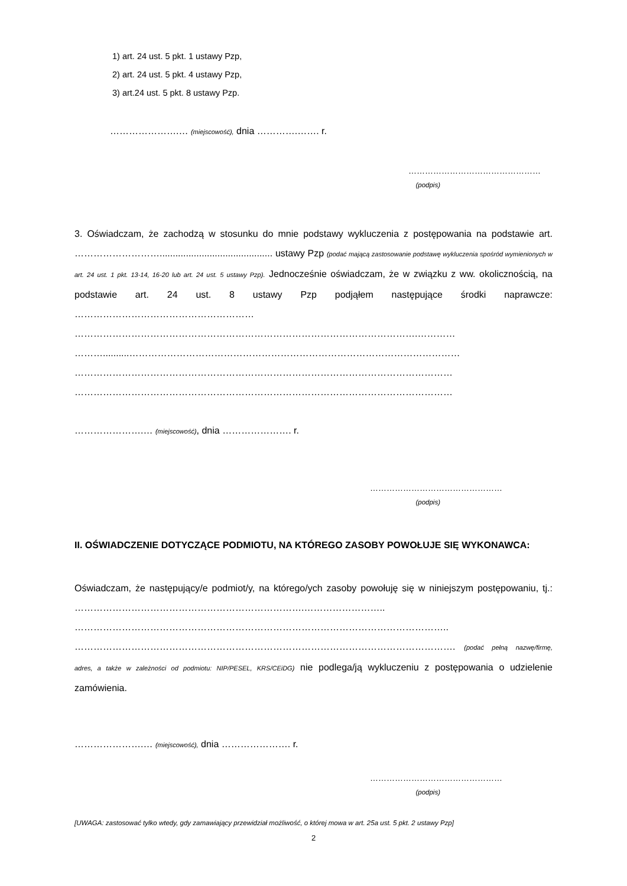1) art. 24 ust. 5 pkt. 1 ustawy Pzp,
2) art. 24 ust. 5 pkt. 4 ustawy Pzp,
3) art.24 ust. 5 pkt. 8 ustawy Pzp.
………………….… (miejscowość), dnia ………….……. r.
…………………………………………
(podpis)
3. Oświadczam, że zachodzą w stosunku do mnie podstawy wykluczenia z postępowania na podstawie art. ………………………........................................... ustawy Pzp (podać mającą zastosowanie podstawę wykluczenia spośród wymienionych w art. 24 ust. 1 pkt. 13-14, 16-20 lub art. 24 ust. 5 ustawy Pzp). Jednocześnie oświadczam, że w związku z ww. okolicznością, na podstawie art. 24 ust. 8 ustawy Pzp podjąłem następujące środki naprawcze: ………………………………………………… ……………………………………………………………………………………………….………… ………..........…………………………………………………………………………………………… ………………………………………………………………………………………………………… …………………………………………………………………………………………………………
………………….… (miejscowość), dnia …………………. r.
…………………………………………
(podpis)
II. OŚWIADCZENIE DOTYCZĄCE PODMIOTU, NA KTÓREGO ZASOBY POWOŁUJE SIĘ WYKONAWCA:
Oświadczam, że następujący/e podmiot/y, na którego/ych zasoby powołuję się w niniejszym postępowaniu, tj.: ……………………………………………………………….…………………….. ……………………………………………………………………………………………………….. …………………………………………………………………………………………………………. (podać pełną nazwę/firmę, adres, a także w zależności od podmiotu: NIP/PESEL, KRS/CEiDG) nie podlega/ją wykluczeniu z postępowania o udzielenie zamówienia.
………………….… (miejscowość), dnia …………………. r.
…………………………………………
(podpis)
[UWAGA: zastosować tylko wtedy, gdy zamawiający przewidział możliwość, o której mowa w art. 25a ust. 5 pkt. 2 ustawy Pzp]
2